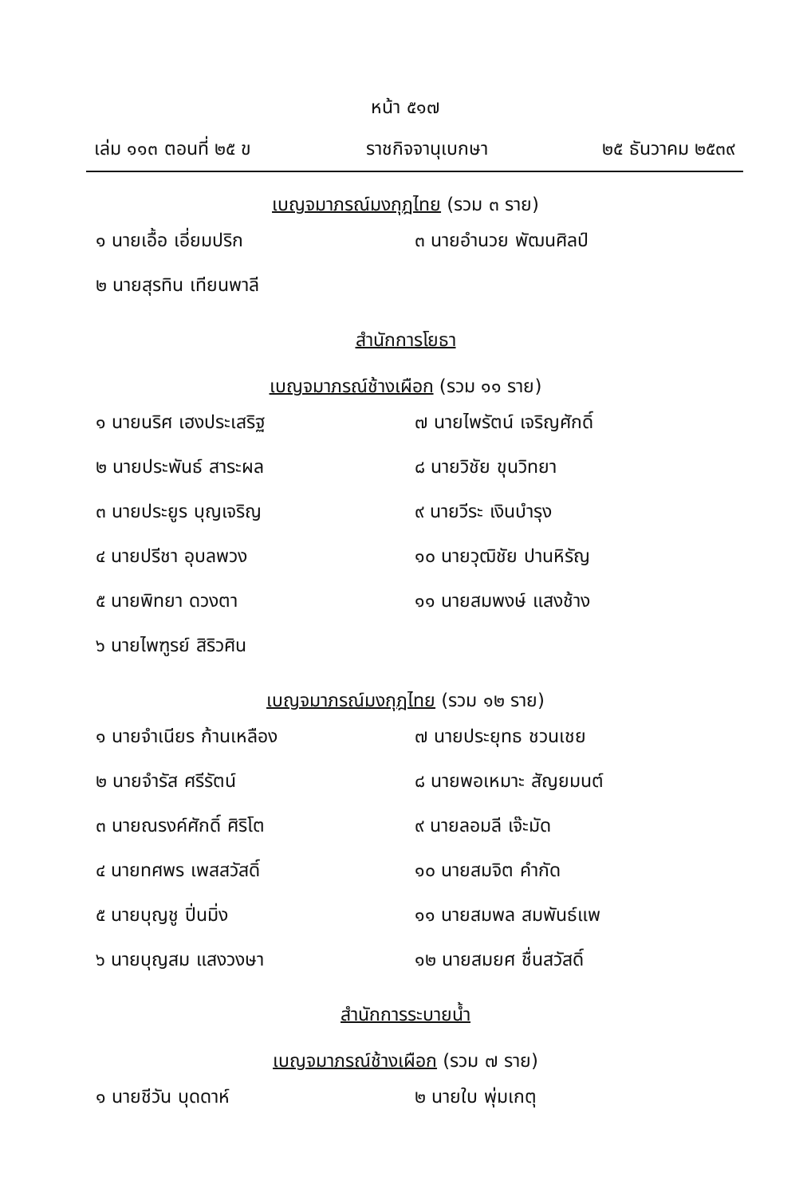หน้า ๕๑๗
เล่ม ๑๑๓ ตอนที่ ๒๕ ข ราชกิจจานุเบกษา ๒๕ ธันวาคม ๒๕๓๙
เบญจมาภรณ์มงกุฎไทย (รวม ๓ ราย)
๑ นายเอื้อ เอี่ยมปริก ๓ นายอำนวย พัฒนศิลป์
๒ นายสุรทิน เทียนพาลี
สำนักการโยธา
เบญจมาภรณ์ช้างเผือก (รวม ๑๑ ราย)
๑ นายนริศ เฮงประเสริฐ ๗ นายไพรัตน์ เจริญศักดิ์
๒ นายประพันธ์ สาระผล ๘ นายวิชัย ขุนวิทยา
๓ นายประยูร บุญเจริญ ๙ นายวีระ เงินบำรุง
๔ นายปรีชา อุบลพวง ๑๐ นายวุฒิชัย ปานหิรัญ
๕ นายพิทยา ดวงตา ๑๑ นายสมพงษ์ แสงช้าง
๖ นายไพฑูรย์ สิริวศิน
เบญจมาภรณ์มงกุฎไทย (รวม ๑๒ ราย)
๑ นายจำเนียร ก้านเหลือง ๗ นายประยุทธ ชวนเชย
๒ นายจำรัส ศรีรัตน์ ๘ นายพอเหมาะ สัญยมนต์
๓ นายณรงค์ศักดิ์ ศิริโต ๙ นายลอมลี เจ๊ะมัด
๔ นายทศพร เพสสวัสดิ์ ๑๐ นายสมจิต คำกัด
๕ นายบุญชู ปิ่นมิ่ง ๑๑ นายสมพล สมพันธ์แพ
๖ นายบุญสม แสงวงษา ๑๒ นายสมยศ ชื่นสวัสดิ์
สำนักการระบายน้ำ
เบญจมาภรณ์ช้างเผือก (รวม ๗ ราย)
๑ นายชีวัน บุดดาห์ ๒ นายใบ พุ่มเกตุ